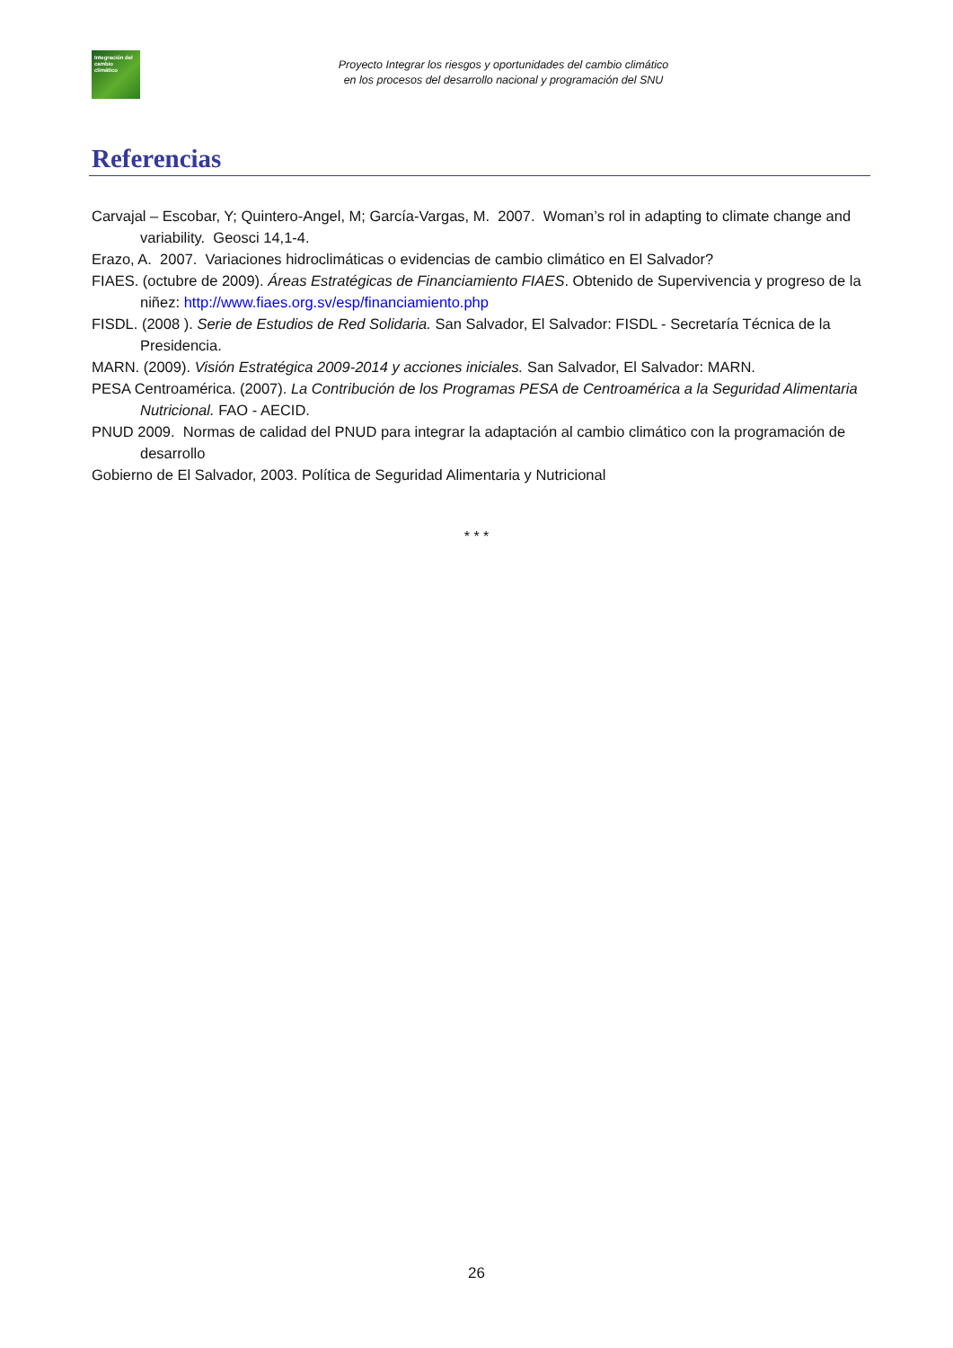Integración del cambio climático
Proyecto Integrar los riesgos y oportunidades del cambio climático
en los procesos del desarrollo nacional y programación del SNU
Referencias
Carvajal – Escobar, Y; Quintero-Angel, M; García-Vargas, M. 2007. Woman’s rol in adapting to climate change and variability. Geosci 14,1-4.
Erazo, A. 2007. Variaciones hidroclimáticas o evidencias de cambio climático en El Salvador?
FIAES. (octubre de 2009). Áreas Estratégicas de Financiamiento FIAES. Obtenido de Supervivencia y progreso de la niñez: http://www.fiaes.org.sv/esp/financiamiento.php
FISDL. (2008 ). Serie de Estudios de Red Solidaria. San Salvador, El Salvador: FISDL - Secretaría Técnica de la Presidencia.
MARN. (2009). Visión Estratégica 2009-2014 y acciones iniciales. San Salvador, El Salvador: MARN.
PESA Centroamérica. (2007). La Contribución de los Programas PESA de Centroamérica a la Seguridad Alimentaria Nutricional. FAO - AECID.
PNUD 2009. Normas de calidad del PNUD para integrar la adaptación al cambio climático con la programación de desarrollo
Gobierno de El Salvador, 2003. Política de Seguridad Alimentaria y Nutricional
* * *
26